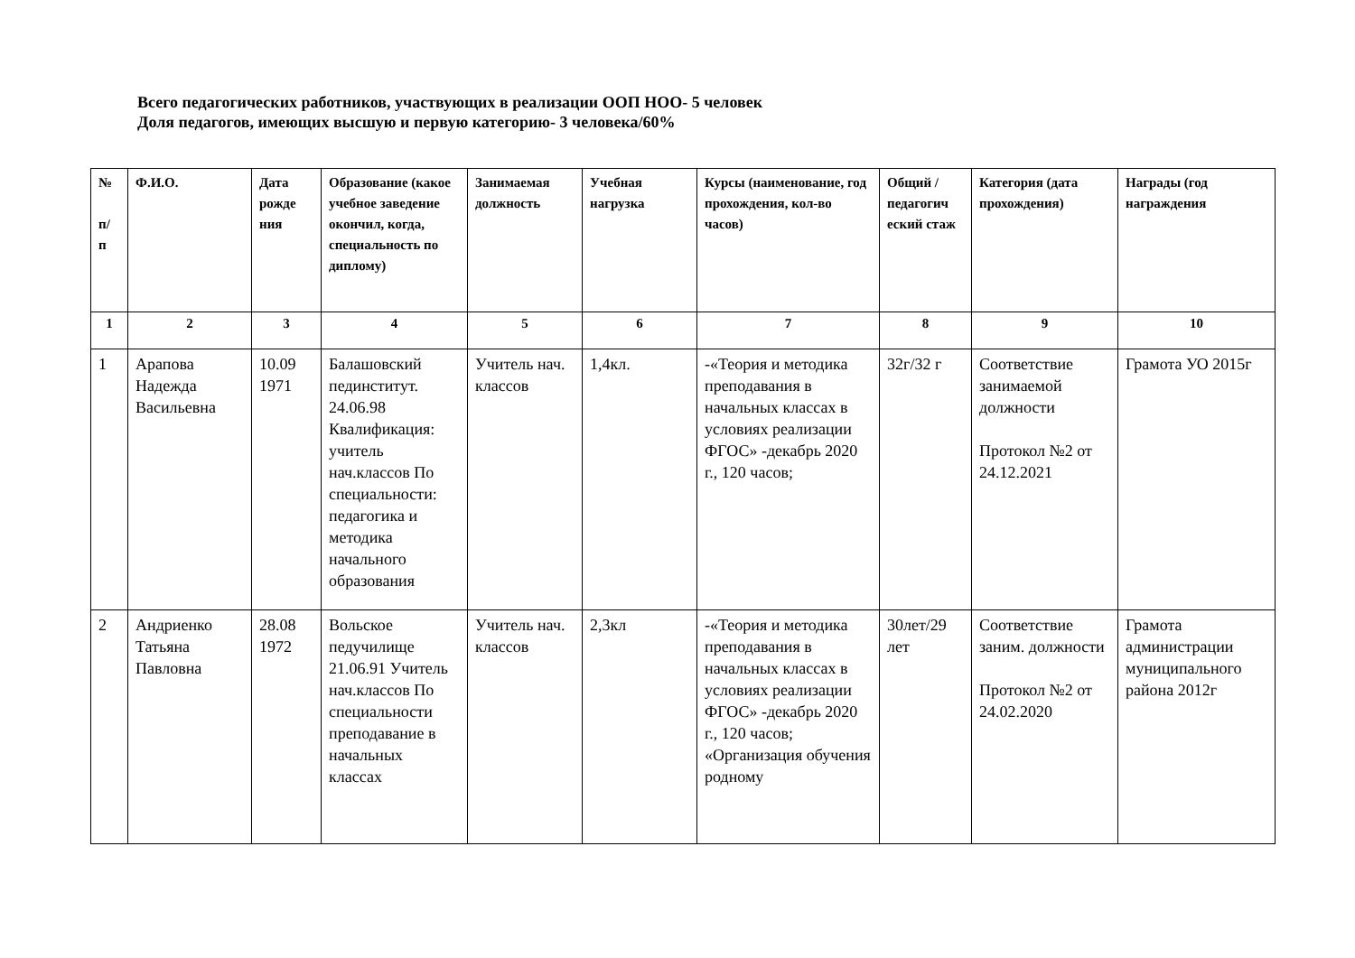Всего педагогических работников, участвующих в реализации ООП НОО- 5 человек
Доля педагогов, имеющих высшую и первую категорию- 3 человека/60%
| № п/ п | Ф.И.О. | Дата рожде ния | Образование (какое учебное заведение окончил, когда, специальность по диплому) | Занимаемая должность | Учебная нагрузка | Курсы (наименование, год прохождения, кол-во часов) | Общий / педагогич еский стаж | Категория (дата прохождения) | Награды (год награждения |
| --- | --- | --- | --- | --- | --- | --- | --- | --- | --- |
| 1 | 2 | 3 | 4 | 5 | 6 | 7 | 8 | 9 | 10 |
| 1 | Арапова Надежда Васильевна | 10.09 1971 | Балашовский пединститут. 24.06.98 Квалификация: учитель нач.классов По специальности: педагогика и методика начального образования | Учитель нач. классов | 1,4кл. | -«Теория и методика преподавания в начальных классах в условиях реализации ФГОС» -декабрь 2020 г., 120 часов; | 32г/32 г | Соответствие занимаемой должности Протокол №2 от 24.12.2021 | Грамота УО 2015г |
| 2 | Андриенко Татьяна Павловна | 28.08 1972 | Вольское педучилище 21.06.91 Учитель нач.классов По специальности преподавание в начальных классах | Учитель нач. классов | 2,3кл | -«Теория и методика преподавания в начальных классах в условиях реализации ФГОС» -декабрь 2020 г., 120 часов; «Организация обучения родному | 30лет/29 лет | Соответствие заним. должности Протокол №2 от 24.02.2020 | Грамота администрации муниципального района 2012г |